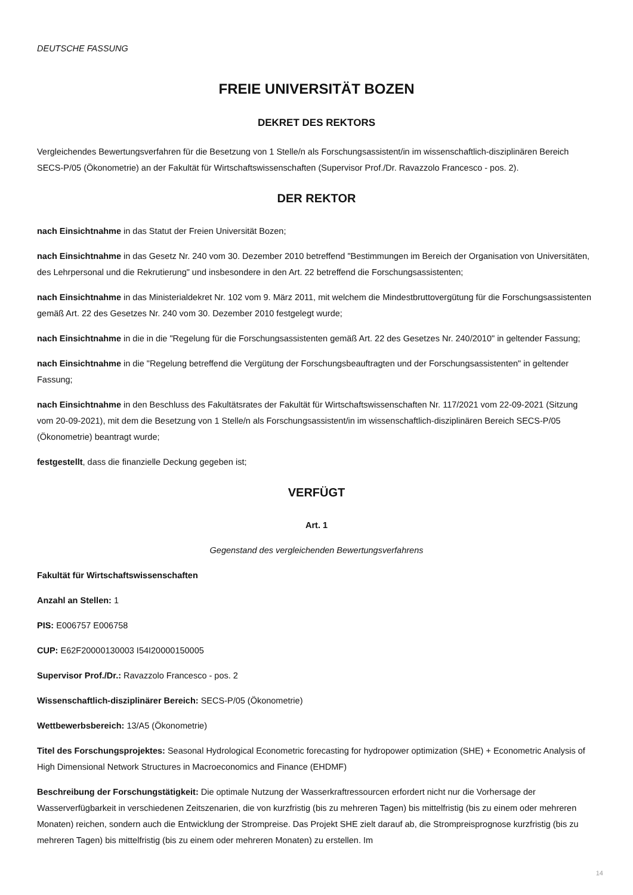DEUTSCHE FASSUNG
FREIE UNIVERSITÄT BOZEN
DEKRET DES REKTORS
Vergleichendes Bewertungsverfahren für die Besetzung von 1 Stelle/n als Forschungsassistent/in im wissenschaftlich-disziplinären Bereich SECS-P/05 (Ökonometrie) an der Fakultät für Wirtschaftswissenschaften (Supervisor Prof./Dr. Ravazzolo Francesco - pos. 2).
DER REKTOR
nach Einsichtnahme in das Statut der Freien Universität Bozen;
nach Einsichtnahme in das Gesetz Nr. 240 vom 30. Dezember 2010 betreffend "Bestimmungen im Bereich der Organisation von Universitäten, des Lehrpersonal und die Rekrutierung" und insbesondere in den Art. 22 betreffend die Forschungsassistenten;
nach Einsichtnahme in das Ministerialdekret Nr. 102 vom 9. März 2011, mit welchem die Mindestbruttovergütung für die Forschungsassistenten gemäß Art. 22 des Gesetzes Nr. 240 vom 30. Dezember 2010 festgelegt wurde;
nach Einsichtnahme in die in die "Regelung für die Forschungsassistenten gemäß Art. 22 des Gesetzes Nr. 240/2010" in geltender Fassung;
nach Einsichtnahme in die "Regelung betreffend die Vergütung der Forschungsbeauftragten und der Forschungsassistenten" in geltender Fassung;
nach Einsichtnahme in den Beschluss des Fakultätsrates der Fakultät für Wirtschaftswissenschaften Nr. 117/2021 vom 22-09-2021 (Sitzung vom 20-09-2021), mit dem die Besetzung von 1 Stelle/n als Forschungsassistent/in im wissenschaftlich-disziplinären Bereich SECS-P/05 (Ökonometrie) beantragt wurde;
festgestellt, dass die finanzielle Deckung gegeben ist;
VERFÜGT
Art. 1
Gegenstand des vergleichenden Bewertungsverfahrens
Fakultät für Wirtschaftswissenschaften
Anzahl an Stellen: 1
PIS: E006757 E006758
CUP: E62F20000130003 I54I20000150005
Supervisor Prof./Dr.: Ravazzolo Francesco - pos. 2
Wissenschaftlich-disziplinärer Bereich: SECS-P/05 (Ökonometrie)
Wettbewerbsbereich: 13/A5 (Ökonometrie)
Titel des Forschungsprojektes: Seasonal Hydrological Econometric forecasting for hydropower optimization (SHE) + Econometric Analysis of High Dimensional Network Structures in Macroeconomics and Finance (EHDMF)
Beschreibung der Forschungstätigkeit: Die optimale Nutzung der Wasserkraftressourcen erfordert nicht nur die Vorhersage der Wasserverfügbarkeit in verschiedenen Zeitszenarien, die von kurzfristig (bis zu mehreren Tagen) bis mittelfristig (bis zu einem oder mehreren Monaten) reichen, sondern auch die Entwicklung der Strompreise. Das Projekt SHE zielt darauf ab, die Strompreisprognose kurzfristig (bis zu mehreren Tagen) bis mittelfristig (bis zu einem oder mehreren Monaten) zu erstellen. Im
14